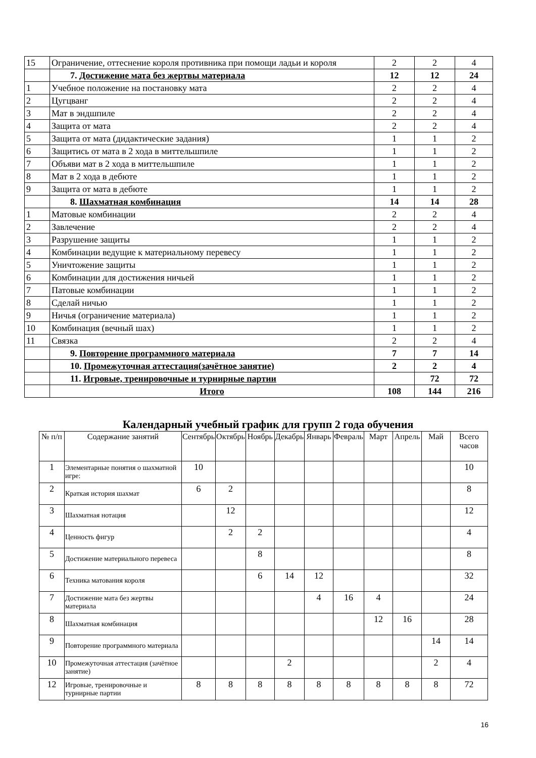| 15 | Ограничение, оттеснение короля противника при помощи ладьи и короля | 2 | 2 | 4 |
| | 7. Достижение мата без жертвы материала | 12 | 12 | 24 |
| 1 | Учебное положение на постановку мата | 2 | 2 | 4 |
| 2 | Цугцванг | 2 | 2 | 4 |
| 3 | Мат в эндшпиле | 2 | 2 | 4 |
| 4 | Защита от мата | 2 | 2 | 4 |
| 5 | Защита от мата (дидактические задания) | 1 | 1 | 2 |
| 6 | Защитись от мата в 2 хода в миттельшпиле | 1 | 1 | 2 |
| 7 | Объяви мат в 2 хода в миттельшпиле | 1 | 1 | 2 |
| 8 | Мат в 2 хода в дебюте | 1 | 1 | 2 |
| 9 | Защита от мата в дебюте | 1 | 1 | 2 |
| | 8. Шахматная комбинация | 14 | 14 | 28 |
| 1 | Матовые комбинации | 2 | 2 | 4 |
| 2 | Завлечение | 2 | 2 | 4 |
| 3 | Разрушение защиты | 1 | 1 | 2 |
| 4 | Комбинации ведущие к материальному перевесу | 1 | 1 | 2 |
| 5 | Уничтожение защиты | 1 | 1 | 2 |
| 6 | Комбинации для достижения ничьей | 1 | 1 | 2 |
| 7 | Патовые комбинации | 1 | 1 | 2 |
| 8 | Сделай ничью | 1 | 1 | 2 |
| 9 | Ничья (ограничение материала) | 1 | 1 | 2 |
| 10 | Комбинация (вечный шах) | 1 | 1 | 2 |
| 11 | Связка | 2 | 2 | 4 |
| | 9. Повторение программного материала | 7 | 7 | 14 |
| | 10. Промежуточная аттестация(зачётное занятие) | 2 | 2 | 4 |
| | 11. Игровые, тренировочные и турнирные партии | | 72 | 72 |
| | Итого | 108 | 144 | 216 |
Календарный учебный график для групп 2 года обучения
| № п/п | Содержание занятий | Сентябрь | Октябрь | Ноябрь | Декабрь | Январь | Февраль | Март | Апрель | Май | Всего часов |
| --- | --- | --- | --- | --- | --- | --- | --- | --- | --- | --- | --- |
| 1 | Элементарные понятия о шахматной игре: | 10 | | | | | | | | | 10 |
| 2 | Краткая история шахмат | 6 | 2 | | | | | | | | 8 |
| 3 | Шахматная нотация | | 12 | | | | | | | | 12 |
| 4 | Ценность фигур | | 2 | 2 | | | | | | | 4 |
| 5 | Достижение материального перевеса | | | 8 | | | | | | | 8 |
| 6 | Техника матования короля | | | 6 | 14 | 12 | | | | | 32 |
| 7 | Достижение мата без жертвы материала | | | | | 4 | 16 | 4 | | | 24 |
| 8 | Шахматная комбинация | | | | | | | 12 | 16 | | 28 |
| 9 | Повторение программного материала | | | | | | | | | 14 | 14 |
| 10 | Промежуточная аттестация (зачётное занятие) | | | | 2 | | | | | 2 | 4 |
| 12 | Игровые, тренировочные и турнирные партии | 8 | 8 | 8 | 8 | 8 | 8 | 8 | 8 | 8 | 72 |
16